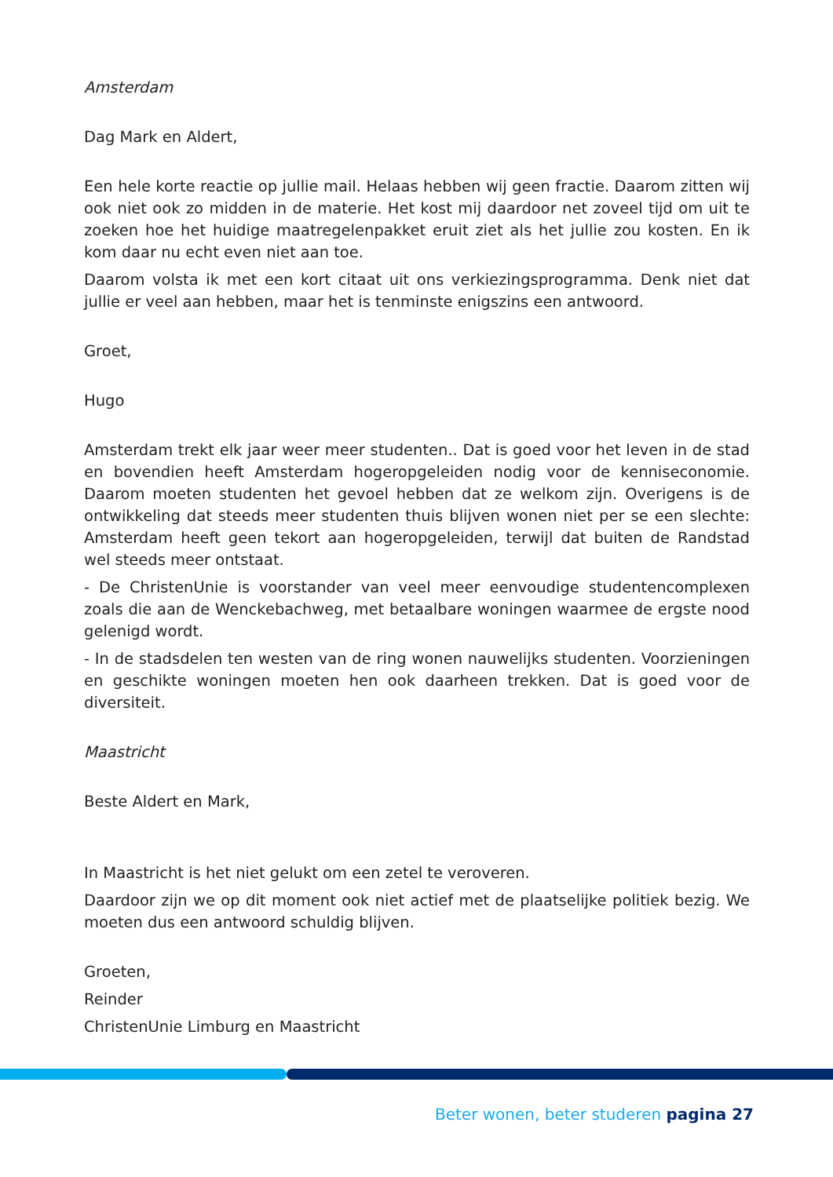Amsterdam
Dag Mark en Aldert,
Een hele korte reactie op jullie mail. Helaas hebben wij geen fractie. Daarom zitten wij ook niet ook zo midden in de materie. Het kost mij daardoor net zoveel tijd om uit te zoeken hoe het huidige maatregelenpakket eruit ziet als het jullie zou kosten. En ik kom daar nu echt even niet aan toe.
Daarom volsta ik met een kort citaat uit ons verkiezingsprogramma. Denk niet dat jullie er veel aan hebben, maar het is tenminste enigszins een antwoord.
Groet,
Hugo
Amsterdam trekt elk jaar weer meer studenten.. Dat is goed voor het leven in de stad en bovendien heeft Amsterdam hogeropgeleiden nodig voor de kenniseconomie. Daarom moeten studenten het gevoel hebben dat ze welkom zijn. Overigens is de ontwikkeling dat steeds meer studenten thuis blijven wonen niet per se een slechte: Amsterdam heeft geen tekort aan hogeropgeleiden, terwijl dat buiten de Randstad wel steeds meer ontstaat.
- De ChristenUnie is voorstander van veel meer eenvoudige studentencomplexen zoals die aan de Wenckebachweg, met betaalbare woningen waarmee de ergste nood gelenigd wordt.
- In de stadsdelen ten westen van de ring wonen nauwelijks studenten. Voorzieningen en geschikte woningen moeten hen ook daarheen trekken. Dat is goed voor de diversiteit.
Maastricht
Beste Aldert en Mark,
In Maastricht is het niet gelukt om een zetel te veroveren.
Daardoor zijn we op dit moment ook niet actief met de plaatselijke politiek bezig. We moeten dus een antwoord schuldig blijven.
Groeten,
Reinder
ChristenUnie Limburg en Maastricht
Beter wonen, beter studeren pagina 27